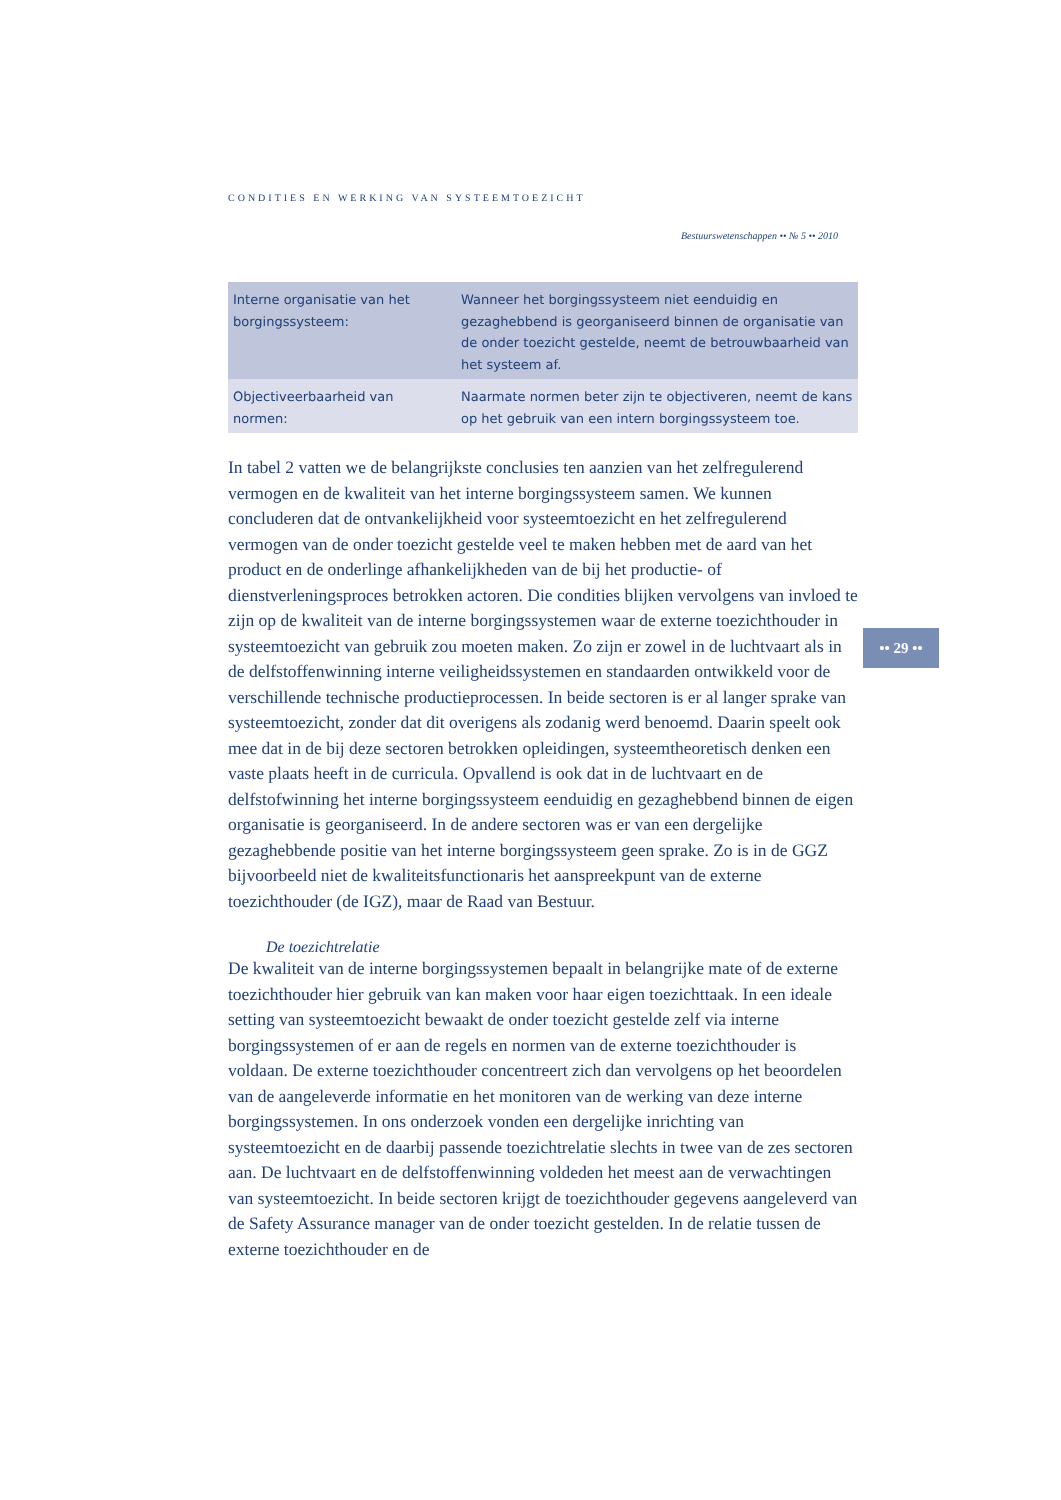CONDITIES EN WERKING VAN SYSTEEMTOEZICHT
Bestuurswetenschappen •• № 5 •• 2010
| Interne organisatie van het borgingssysteem: | Wanneer het borgingssysteem niet eenduidig en gezaghebbend is georganiseerd binnen de organisatie van de onder toezicht gestelde, neemt de betrouwbaarheid van het systeem af. |
| Objectiveerbaarheid van normen: | Naarmate normen beter zijn te objectiveren, neemt de kans op het gebruik van een intern borgingssysteem toe. |
In tabel 2 vatten we de belangrijkste conclusies ten aanzien van het zelfregulerend vermogen en de kwaliteit van het interne borgingssysteem samen. We kunnen concluderen dat de ontvankelijkheid voor systeemtoezicht en het zelfregulerend vermogen van de onder toezicht gestelde veel te maken hebben met de aard van het product en de onderlinge afhankelijkheden van de bij het productie- of dienstverleningsproces betrokken actoren. Die condities blijken vervolgens van invloed te zijn op de kwaliteit van de interne borgingssystemen waar de externe toezichthouder in systeemtoezicht van gebruik zou moeten maken. Zo zijn er zowel in de luchtvaart als in de delfstoffenwinning interne veiligheidssystemen en standaarden ontwikkeld voor de verschillende technische productieprocessen. In beide sectoren is er al langer sprake van systeemtoezicht, zonder dat dit overigens als zodanig werd benoemd. Daarin speelt ook mee dat in de bij deze sectoren betrokken opleidingen, systeemtheoretisch denken een vaste plaats heeft in de curricula. Opvallend is ook dat in de luchtvaart en de delfstofwinning het interne borgingssysteem eenduidig en gezaghebbend binnen de eigen organisatie is georganiseerd. In de andere sectoren was er van een dergelijke gezaghebbende positie van het interne borgingssysteem geen sprake. Zo is in de GGZ bijvoorbeeld niet de kwaliteitsfunctionaris het aanspreekpunt van de externe toezichthouder (de IGZ), maar de Raad van Bestuur.
De toezichtrelatie
De kwaliteit van de interne borgingssystemen bepaalt in belangrijke mate of de externe toezichthouder hier gebruik van kan maken voor haar eigen toezichttaak. In een ideale setting van systeemtoezicht bewaakt de onder toezicht gestelde zelf via interne borgingssystemen of er aan de regels en normen van de externe toezichthouder is voldaan. De externe toezichthouder concentreert zich dan vervolgens op het beoordelen van de aangeleverde informatie en het monitoren van de werking van deze interne borgingssystemen. In ons onderzoek vonden een dergelijke inrichting van systeemtoezicht en de daarbij passende toezichtrelatie slechts in twee van de zes sectoren aan. De luchtvaart en de delfstoffenwinning voldeden het meest aan de verwachtingen van systeemtoezicht. In beide sectoren krijgt de toezichthouder gegevens aangeleverd van de Safety Assurance manager van de onder toezicht gestelden. In de relatie tussen de externe toezichthouder en de
•• 29 ••